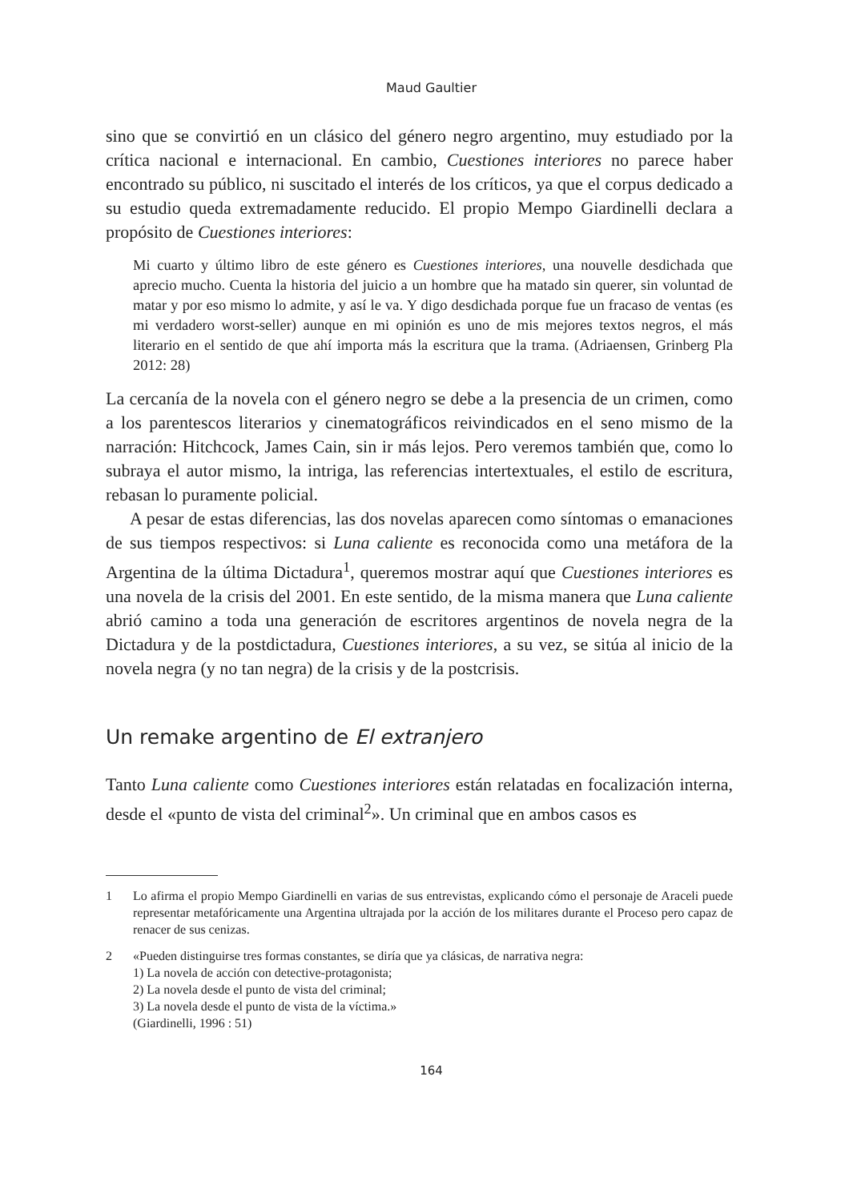Maud Gaultier
sino que se convirtió en un clásico del género negro argentino, muy estudiado por la crítica nacional e internacional. En cambio, Cuestiones interiores no parece haber encontrado su público, ni suscitado el interés de los críticos, ya que el corpus dedicado a su estudio queda extremadamente reducido. El propio Mempo Giardinelli declara a propósito de Cuestiones interiores:
Mi cuarto y último libro de este género es Cuestiones interiores, una nouvelle desdichada que aprecio mucho. Cuenta la historia del juicio a un hombre que ha matado sin querer, sin voluntad de matar y por eso mismo lo admite, y así le va. Y digo desdichada porque fue un fracaso de ventas (es mi verdadero worst-seller) aunque en mi opinión es uno de mis mejores textos negros, el más literario en el sentido de que ahí importa más la escritura que la trama. (Adriaensen, Grinberg Pla 2012: 28)
La cercanía de la novela con el género negro se debe a la presencia de un crimen, como a los parentescos literarios y cinematográficos reivindicados en el seno mismo de la narración: Hitchcock, James Cain, sin ir más lejos. Pero veremos también que, como lo subraya el autor mismo, la intriga, las referencias intertextuales, el estilo de escritura, rebasan lo puramente policial.
A pesar de estas diferencias, las dos novelas aparecen como síntomas o emanaciones de sus tiempos respectivos: si Luna caliente es reconocida como una metáfora de la Argentina de la última Dictadura<sup>1</sup>, queremos mostrar aquí que Cuestiones interiores es una novela de la crisis del 2001. En este sentido, de la misma manera que Luna caliente abrió camino a toda una generación de escritores argentinos de novela negra de la Dictadura y de la postdictadura, Cuestiones interiores, a su vez, se sitúa al inicio de la novela negra (y no tan negra) de la crisis y de la postcrisis.
Un remake argentino de El extranjero
Tanto Luna caliente como Cuestiones interiores están relatadas en focalización interna, desde el «punto de vista del criminal<sup>2</sup>». Un criminal que en ambos casos es
1 Lo afirma el propio Mempo Giardinelli en varias de sus entrevistas, explicando cómo el personaje de Araceli puede representar metafóricamente una Argentina ultrajada por la acción de los militares durante el Proceso pero capaz de renacer de sus cenizas.
2 «Pueden distinguirse tres formas constantes, se diría que ya clásicas, de narrativa negra:
1) La novela de acción con detective-protagonista;
2) La novela desde el punto de vista del criminal;
3) La novela desde el punto de vista de la víctima.»
(Giardinelli, 1996 : 51)
164